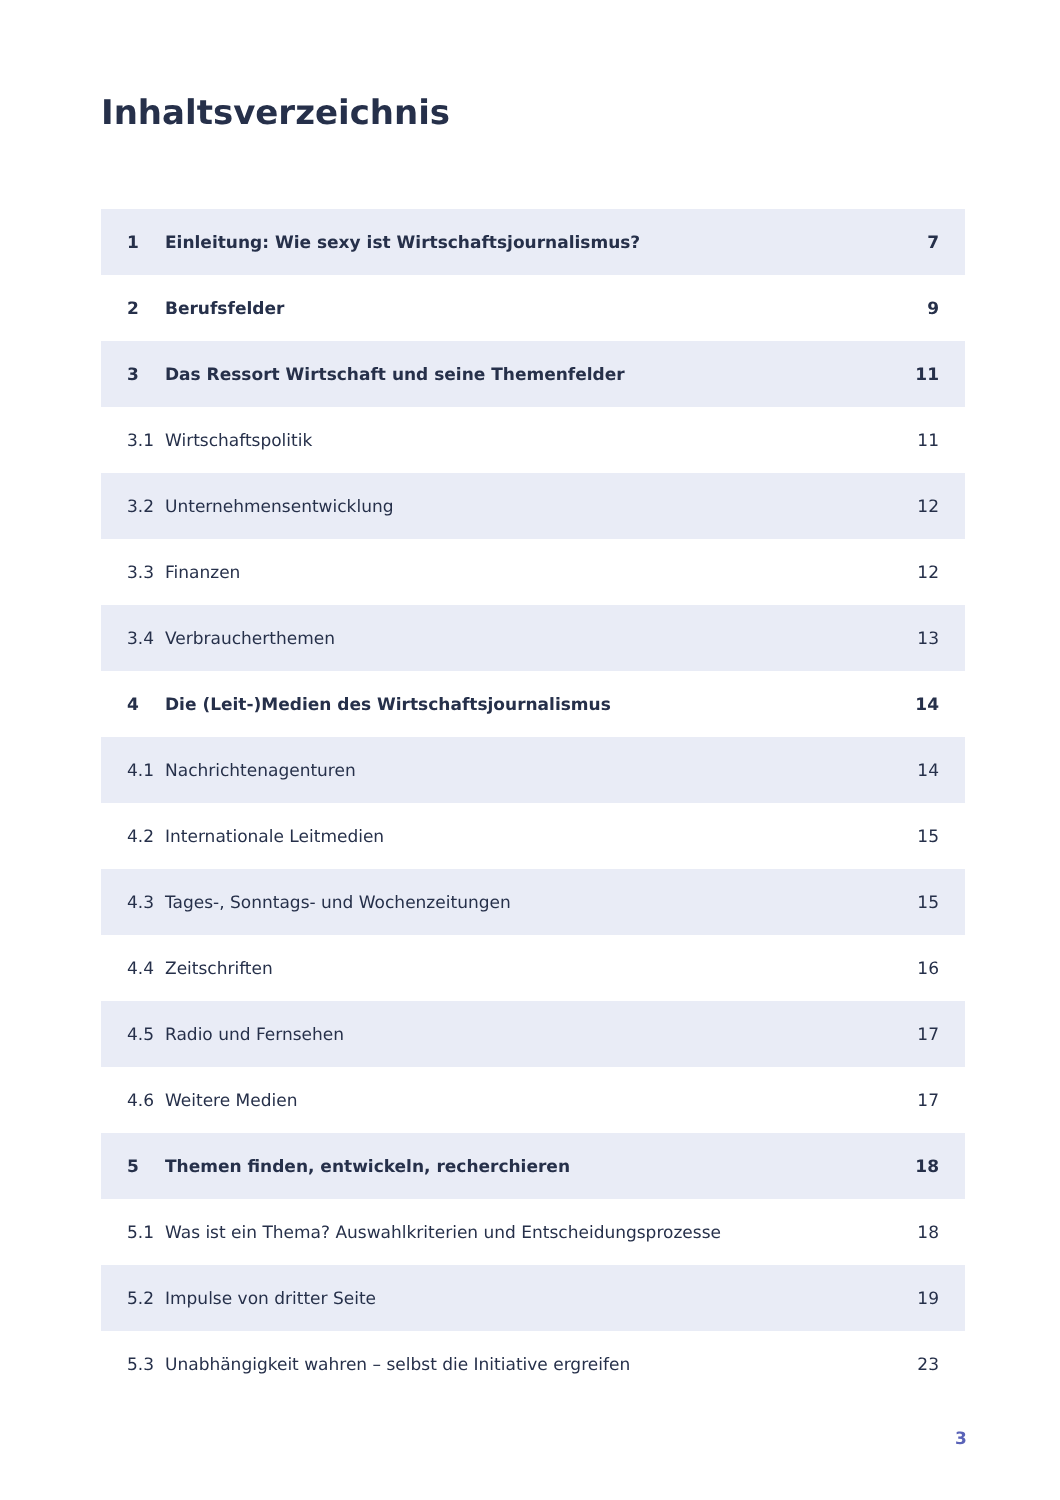Inhaltsverzeichnis
| 1 | Einleitung: Wie sexy ist Wirtschaftsjournalismus? | 7 |
| 2 | Berufsfelder | 9 |
| 3 | Das Ressort Wirtschaft und seine Themenfelder | 11 |
| 3.1 | Wirtschaftspolitik | 11 |
| 3.2 | Unternehmensentwicklung | 12 |
| 3.3 | Finanzen | 12 |
| 3.4 | Verbraucherthemen | 13 |
| 4 | Die (Leit-)Medien des Wirtschaftsjournalismus | 14 |
| 4.1 | Nachrichtenagenturen | 14 |
| 4.2 | Internationale Leitmedien | 15 |
| 4.3 | Tages-, Sonntags- und Wochenzeitungen | 15 |
| 4.4 | Zeitschriften | 16 |
| 4.5 | Radio und Fernsehen | 17 |
| 4.6 | Weitere Medien | 17 |
| 5 | Themen finden, entwickeln, recherchieren | 18 |
| 5.1 | Was ist ein Thema? Auswahlkriterien und Entscheidungsprozesse | 18 |
| 5.2 | Impulse von dritter Seite | 19 |
| 5.3 | Unabhängigkeit wahren – selbst die Initiative ergreifen | 23 |
3